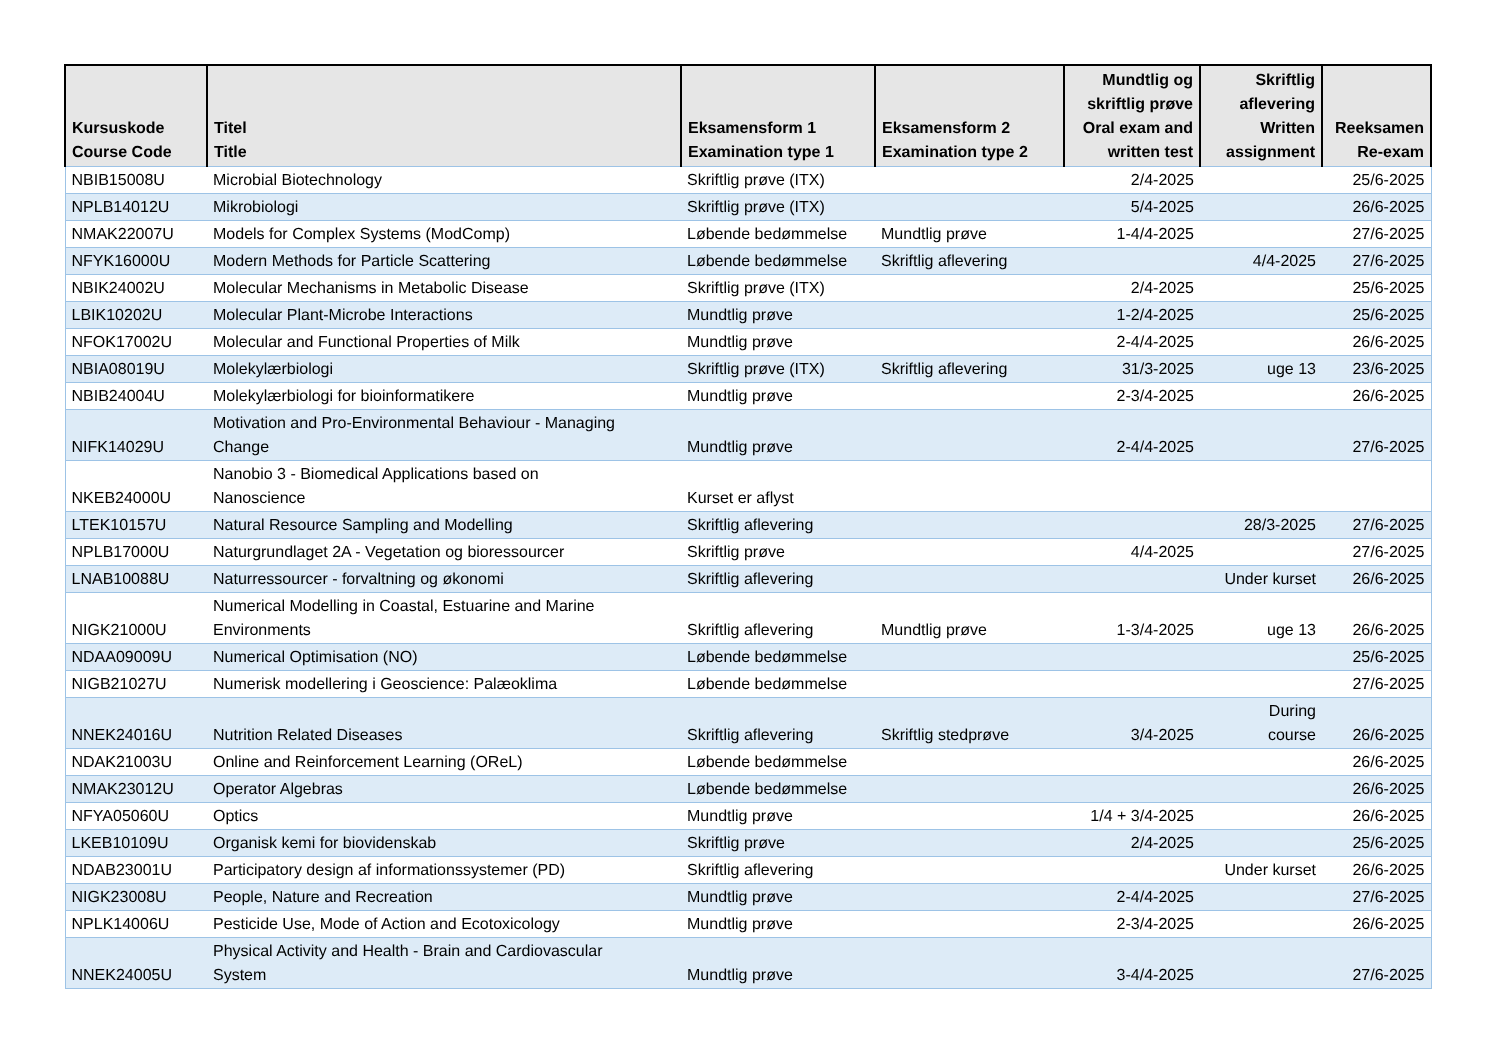| Kursuskode Course Code | Titel Title | Eksamensform 1 Examination type 1 | Eksamensform 2 Examination type 2 | Mundtlig og skriftlig prøve Oral exam and written test | Skriftlig aflevering Written assignment | Reeksamen Re-exam |
| --- | --- | --- | --- | --- | --- | --- |
| NBIB15008U | Microbial Biotechnology | Skriftlig prøve (ITX) | | 2/4-2025 | | 25/6-2025 |
| NPLB14012U | Mikrobiologi | Skriftlig prøve (ITX) | | 5/4-2025 | | 26/6-2025 |
| NMAK22007U | Models for Complex Systems (ModComp) | Løbende bedømmelse | Mundtlig prøve | 1-4/4-2025 | | 27/6-2025 |
| NFYK16000U | Modern Methods for Particle Scattering | Løbende bedømmelse | Skriftlig aflevering | | 4/4-2025 | 27/6-2025 |
| NBIK24002U | Molecular Mechanisms in Metabolic Disease | Skriftlig prøve (ITX) | | 2/4-2025 | | 25/6-2025 |
| LBIK10202U | Molecular Plant-Microbe Interactions | Mundtlig prøve | | 1-2/4-2025 | | 25/6-2025 |
| NFOK17002U | Molecular and Functional Properties of Milk | Mundtlig prøve | | 2-4/4-2025 | | 26/6-2025 |
| NBIA08019U | Molekylærbiologi | Skriftlig prøve (ITX) | Skriftlig aflevering | 31/3-2025 | uge 13 | 23/6-2025 |
| NBIB24004U | Molekylærbiologi for bioinformatikere | Mundtlig prøve | | 2-3/4-2025 | | 26/6-2025 |
| NIFK14029U | Motivation and Pro-Environmental Behaviour - Managing Change | Mundtlig prøve | | 2-4/4-2025 | | 27/6-2025 |
| NKEB24000U | Nanobio 3 - Biomedical Applications based on Nanoscience | Kurset er aflyst | | | | |
| LTEK10157U | Natural Resource Sampling and Modelling | Skriftlig aflevering | | | 28/3-2025 | 27/6-2025 |
| NPLB17000U | Naturgrundlaget 2A - Vegetation og bioressourcer | Skriftlig prøve | | 4/4-2025 | | 27/6-2025 |
| LNAB10088U | Naturressourcer - forvaltning og økonomi | Skriftlig aflevering | | | Under kurset | 26/6-2025 |
| NIGK21000U | Numerical Modelling in Coastal, Estuarine and Marine Environments | Skriftlig aflevering | Mundtlig prøve | 1-3/4-2025 | uge 13 | 26/6-2025 |
| NDAA09009U | Numerical Optimisation (NO) | Løbende bedømmelse | | | | 25/6-2025 |
| NIGB21027U | Numerisk modellering i Geoscience: Palæoklima | Løbende bedømmelse | | | | 27/6-2025 |
| NNEK24016U | Nutrition Related Diseases | Skriftlig aflevering | Skriftlig stedprøve | 3/4-2025 | During course | 26/6-2025 |
| NDAK21003U | Online and Reinforcement Learning (OReL) | Løbende bedømmelse | | | | 26/6-2025 |
| NMAK23012U | Operator Algebras | Løbende bedømmelse | | | | 26/6-2025 |
| NFYA05060U | Optics | Mundtlig prøve | | 1/4 + 3/4-2025 | | 26/6-2025 |
| LKEB10109U | Organisk kemi for biovidenskab | Skriftlig prøve | | 2/4-2025 | | 25/6-2025 |
| NDAB23001U | Participatory design af informationssystemer (PD) | Skriftlig aflevering | | | Under kurset | 26/6-2025 |
| NIGK23008U | People, Nature and Recreation | Mundtlig prøve | | 2-4/4-2025 | | 27/6-2025 |
| NPLK14006U | Pesticide Use, Mode of Action and Ecotoxicology | Mundtlig prøve | | 2-3/4-2025 | | 26/6-2025 |
| NNEK24005U | Physical Activity and Health - Brain and Cardiovascular System | Mundtlig prøve | | 3-4/4-2025 | | 27/6-2025 |